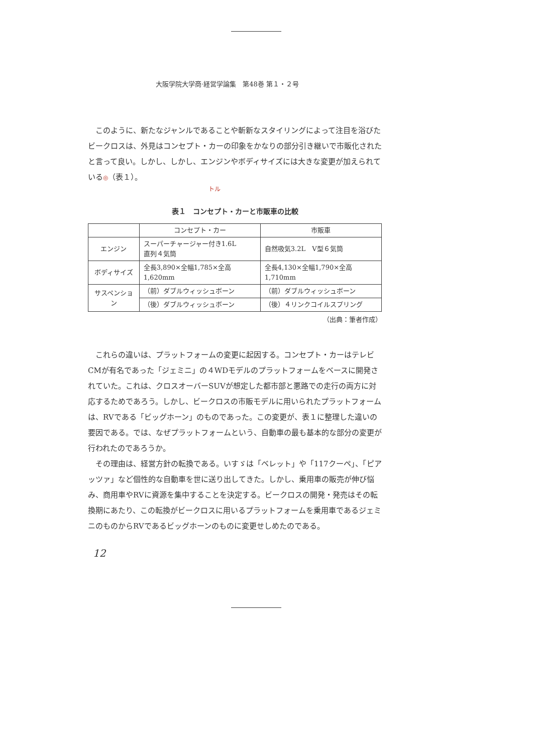大阪学院大学商·経営学論集　第48巻 第１・２号
このように、新たなジャンルであることや斬新なスタイリングによって注目を浴びたビークロスは、外見はコンセプト・カーの印象をかなりの部分引き継いで市販化されたと言って良い。しかし、しかし、エンジンやボディサイズには大きな変更が加えられている◎（表１）。
トル
表１　コンセプト・カーと市販車の比較
| | コンセプト・カー | 市販車 |
| --- | --- | --- |
| エンジン | スーパーチャージャー付き1.6L 直列４気筒 | 自然吸気3.2L V型６気筒 |
| ボディサイズ | 全長3,890×全幅1,785×全高1,620mm | 全長4,130×全幅1,790×全高1,710mm |
| サスペンション | （前）ダブルウィッシュボーン | （前）ダブルウィッシュボーン |
| | （後）ダブルウィッシュボーン | （後）４リンクコイルスプリング |
（出典：筆者作成）
これらの違いは、プラットフォームの変更に起因する。コンセプト・カーはテレビCMが有名であった「ジェミニ」の４WDモデルのプラットフォームをベースに開発されていた。これは、クロスオーバーSUVが想定した都市部と悪路での走行の両方に対応するためであろう。しかし、ビークロスの市販モデルに用いられたプラットフォームは、RVである「ビッグホーン」のものであった。この変更が、表１に整理した違いの要因である。では、なぜプラットフォームという、自動車の最も基本的な部分の変更が行われたのであろうか。
その理由は、経営方針の転換である。いすゞは「ベレット」や「117クーペ」、「ピアッツァ」など個性的な自動車を世に送り出してきた。しかし、乗用車の販売が伸び悩み、商用車やRVに資源を集中することを決定する。ビークロスの開発・発売はその転換期にあたり、この転換がビークロスに用いるプラットフォームを乗用車であるジェミニのものからRVであるビッグホーンのものに変更せしめたのである。
12